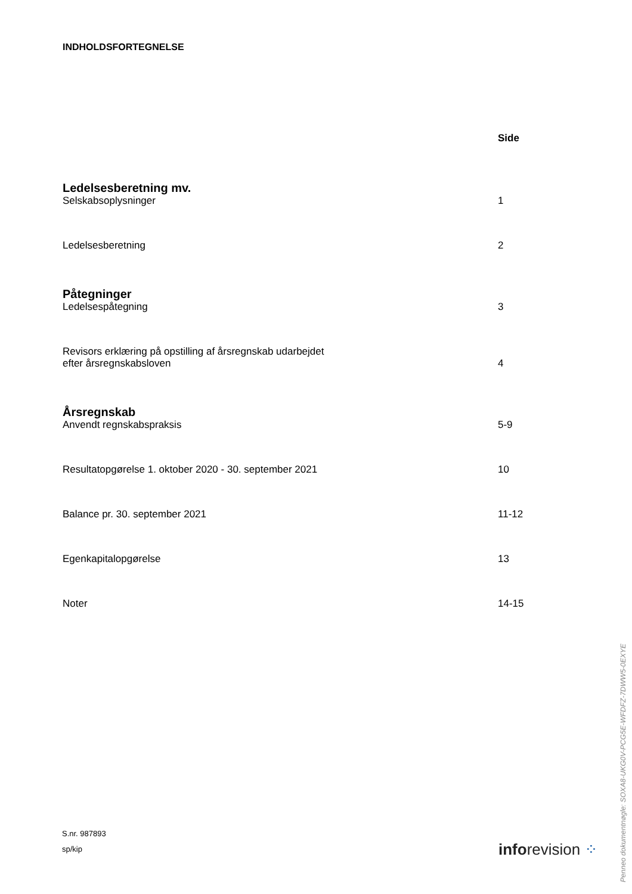INDHOLDSFORTEGNELSE
Side
Ledelsesberetning mv.
Selskabsoplysninger 1
Ledelsesberetning 2
Påtegninger
Ledelsespåtegning 3
Revisors erklæring på opstilling af årsregnskab udarbejdet
efter årsregnskabsloven
4
Årsregnskab
Anvendt regnskabspraksis 5-9
Resultatopgørelse 1. oktober 2020 - 30. september 2021 10
Balance pr. 30. september 2021 11-12
Egenkapitalopgørelse 13
Noter 14-15
Penneo dokumentnøgle: SOXA8-UKG0V-PCG5E-WFDFZ-7DWW5-0EXYE
S.nr. 987893
sp/kip
inforevision ⁘